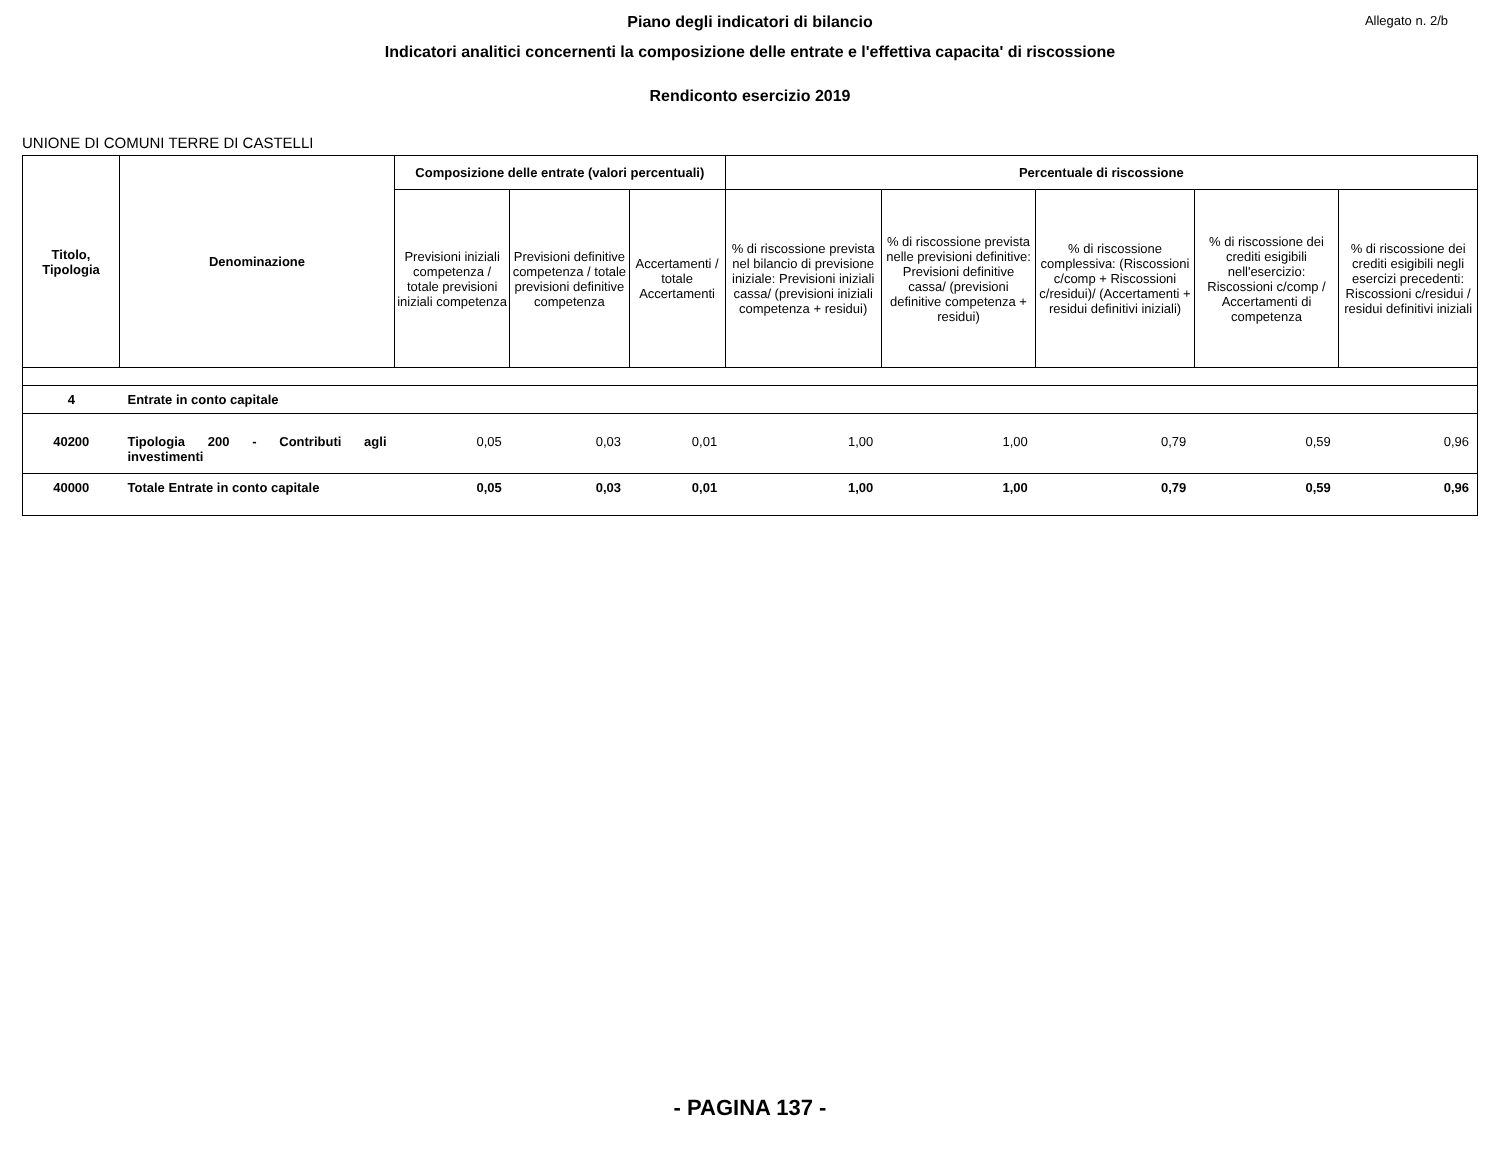Allegato n. 2/b
Piano degli indicatori di bilancio
Indicatori analitici concernenti la composizione delle entrate e l'effettiva capacita' di riscossione
Rendiconto esercizio 2019
UNIONE DI COMUNI TERRE DI CASTELLI
| Titolo, Tipologia | Denominazione | Composizione delle entrate (valori percentuali) | | | Percentuale di riscossione | | | | |
| --- | --- | --- | --- | --- | --- | --- | --- | --- | --- |
| | | Previsioni iniziali competenza / totale previsioni iniziali competenza | Previsioni definitive competenza / totale previsioni definitive competenza | Accertamenti / totale Accertamenti | % di riscossione prevista nel bilancio di previsione iniziale: Previsioni iniziali cassa/ (previsioni iniziali competenza + residui) | % di riscossione prevista nelle previsioni definitive: Previsioni definitive cassa/ (previsioni definitive competenza + residui) | % di riscossione complessiva: (Riscossioni c/comp + Riscossioni c/residui)/ (Accertamenti + residui definitivi iniziali) | % di riscossione dei crediti esigibili nell'esercizio: Riscossioni c/comp / Accertamenti di competenza | % di riscossione dei crediti esigibili negli esercizi precedenti: Riscossioni c/residui / residui definitivi iniziali |
| 4 | Entrate in conto capitale | | | | | | | | |
| 40200 | Tipologia 200 - Contributi agli investimenti | 0,05 | 0,03 | 0,01 | 1,00 | 1,00 | 0,79 | 0,59 | 0,96 |
| 40000 | Totale Entrate in conto capitale | 0,05 | 0,03 | 0,01 | 1,00 | 1,00 | 0,79 | 0,59 | 0,96 |
- PAGINA 137 -